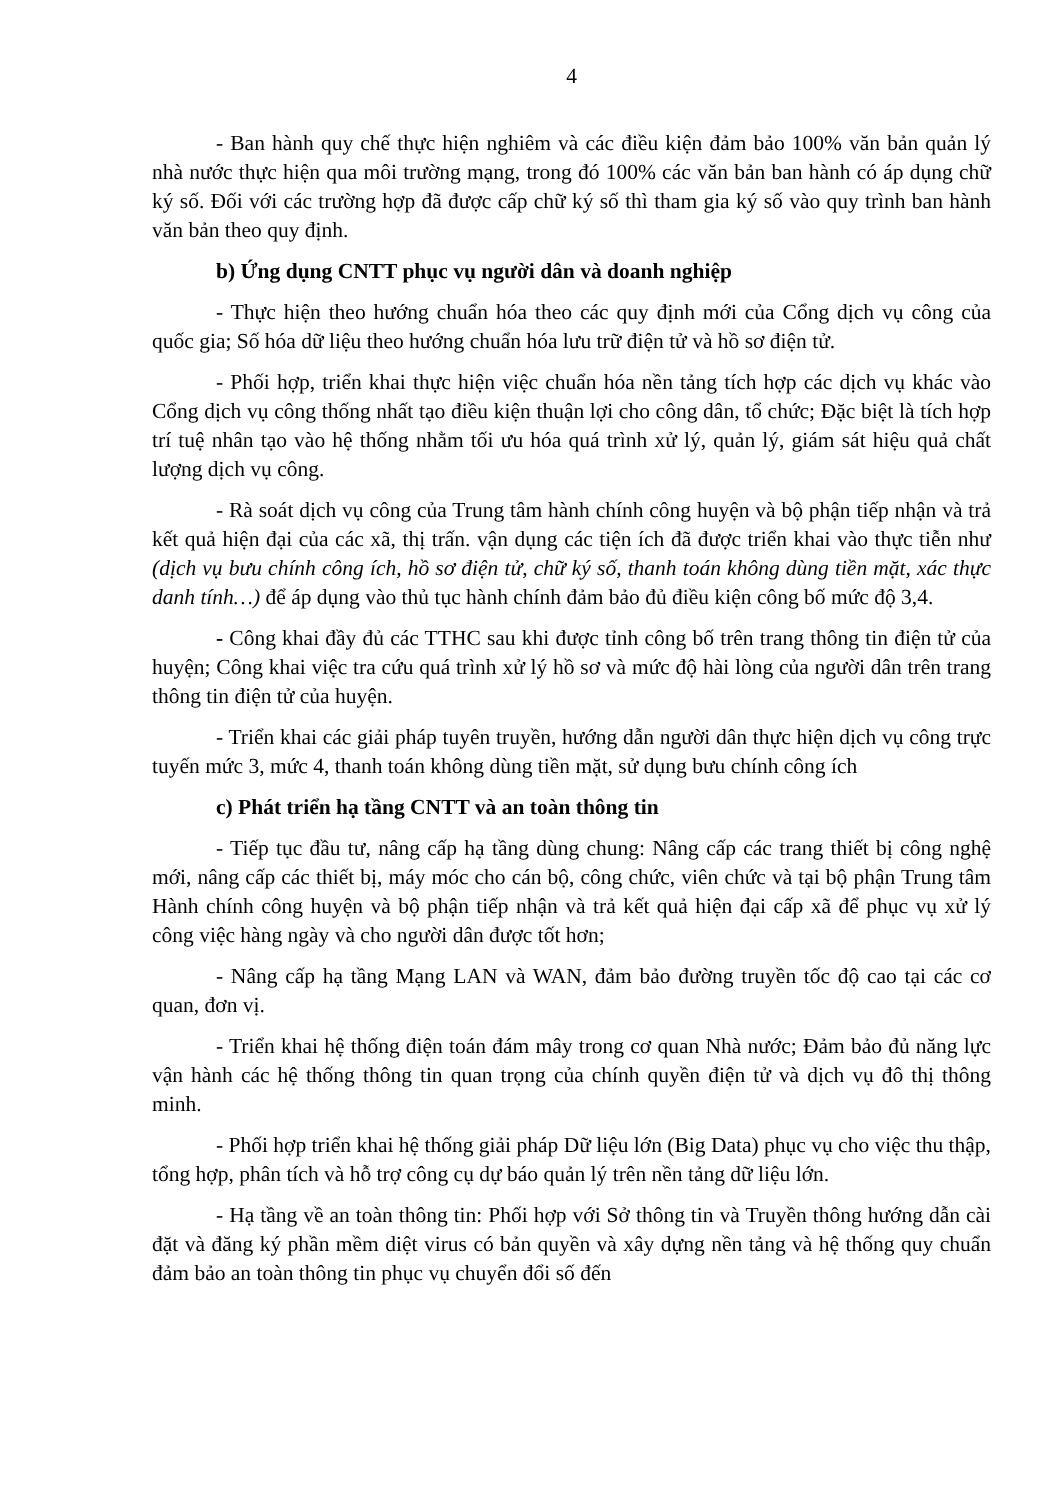4
- Ban hành quy chế thực hiện nghiêm và các điều kiện đảm bảo 100% văn bản quản lý nhà nước thực hiện qua môi trường mạng, trong đó 100% các văn bản ban hành có áp dụng chữ ký số. Đối với các trường hợp đã được cấp chữ ký số thì tham gia ký số vào quy trình ban hành văn bản theo quy định.
b) Ứng dụng CNTT phục vụ người dân và doanh nghiệp
- Thực hiện theo hướng chuẩn hóa theo các quy định mới của Cổng dịch vụ công của quốc gia; Số hóa dữ liệu theo hướng chuẩn hóa lưu trữ điện tử và hồ sơ điện tử.
- Phối hợp, triển khai thực hiện việc chuẩn hóa nền tảng tích hợp các dịch vụ khác vào Cổng dịch vụ công thống nhất tạo điều kiện thuận lợi cho công dân, tổ chức; Đặc biệt là tích hợp trí tuệ nhân tạo vào hệ thống nhằm tối ưu hóa quá trình xử lý, quản lý, giám sát hiệu quả chất lượng dịch vụ công.
- Rà soát dịch vụ công của Trung tâm hành chính công huyện và bộ phận tiếp nhận và trả kết quả hiện đại của các xã, thị trấn. vận dụng các tiện ích đã được triển khai vào thực tiễn như (dịch vụ bưu chính công ích, hồ sơ điện tử, chữ ký số, thanh toán không dùng tiền mặt, xác thực danh tính…) để áp dụng vào thủ tục hành chính đảm bảo đủ điều kiện công bố mức độ 3,4.
- Công khai đầy đủ các TTHC sau khi được tỉnh công bố trên trang thông tin điện tử của huyện; Công khai việc tra cứu quá trình xử lý hồ sơ và mức độ hài lòng của người dân trên trang thông tin điện tử của huyện.
- Triển khai các giải pháp tuyên truyền, hướng dẫn người dân thực hiện dịch vụ công trực tuyến mức 3, mức 4, thanh toán không dùng tiền mặt, sử dụng bưu chính công ích
c) Phát triển hạ tầng CNTT và an toàn thông tin
- Tiếp tục đầu tư, nâng cấp hạ tầng dùng chung: Nâng cấp các trang thiết bị công nghệ mới, nâng cấp các thiết bị, máy móc cho cán bộ, công chức, viên chức và tại bộ phận Trung tâm Hành chính công huyện và bộ phận tiếp nhận và trả kết quả hiện đại cấp xã để phục vụ xử lý công việc hàng ngày và cho người dân được tốt hơn;
- Nâng cấp hạ tầng Mạng LAN và WAN, đảm bảo đường truyền tốc độ cao tại các cơ quan, đơn vị.
- Triển khai hệ thống điện toán đám mây trong cơ quan Nhà nước; Đảm bảo đủ năng lực vận hành các hệ thống thông tin quan trọng của chính quyền điện tử và dịch vụ đô thị thông minh.
- Phối hợp triển khai hệ thống giải pháp Dữ liệu lớn (Big Data) phục vụ cho việc thu thập, tổng hợp, phân tích và hỗ trợ công cụ dự báo quản lý trên nền tảng dữ liệu lớn.
- Hạ tầng về an toàn thông tin: Phối hợp với Sở thông tin và Truyền thông hướng dẫn cài đặt và đăng ký phần mềm diệt virus có bản quyền và xây dựng nền tảng và hệ thống quy chuẩn đảm bảo an toàn thông tin phục vụ chuyển đổi số đến